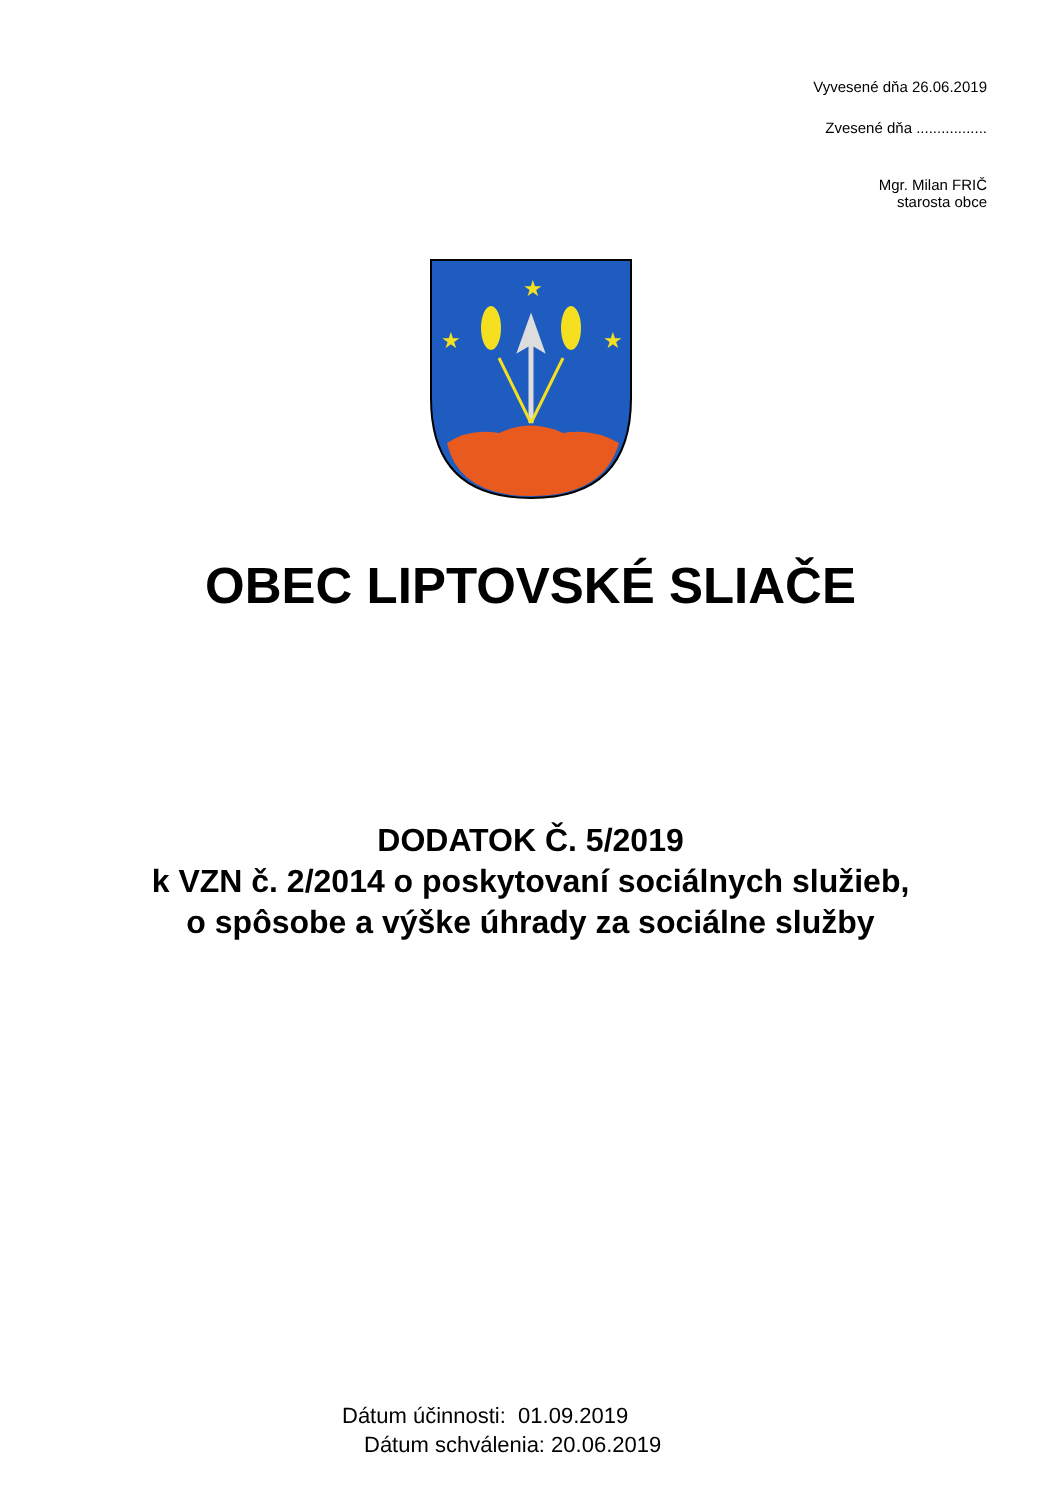Vyvesené dňa 26.06.2019
Zvesené dňa .................
Mgr. Milan FRIČ
starosta obce
★
★
★
OBEC LIPTOVSKÉ SLIAČE
DODATOK Č. 5/2019
k VZN č. 2/2014 o poskytovaní sociálnych služieb,
o spôsobe a výške úhrady za sociálne služby
Dátum účinnosti: 01.09.2019
Dátum schválenia: 20.06.2019